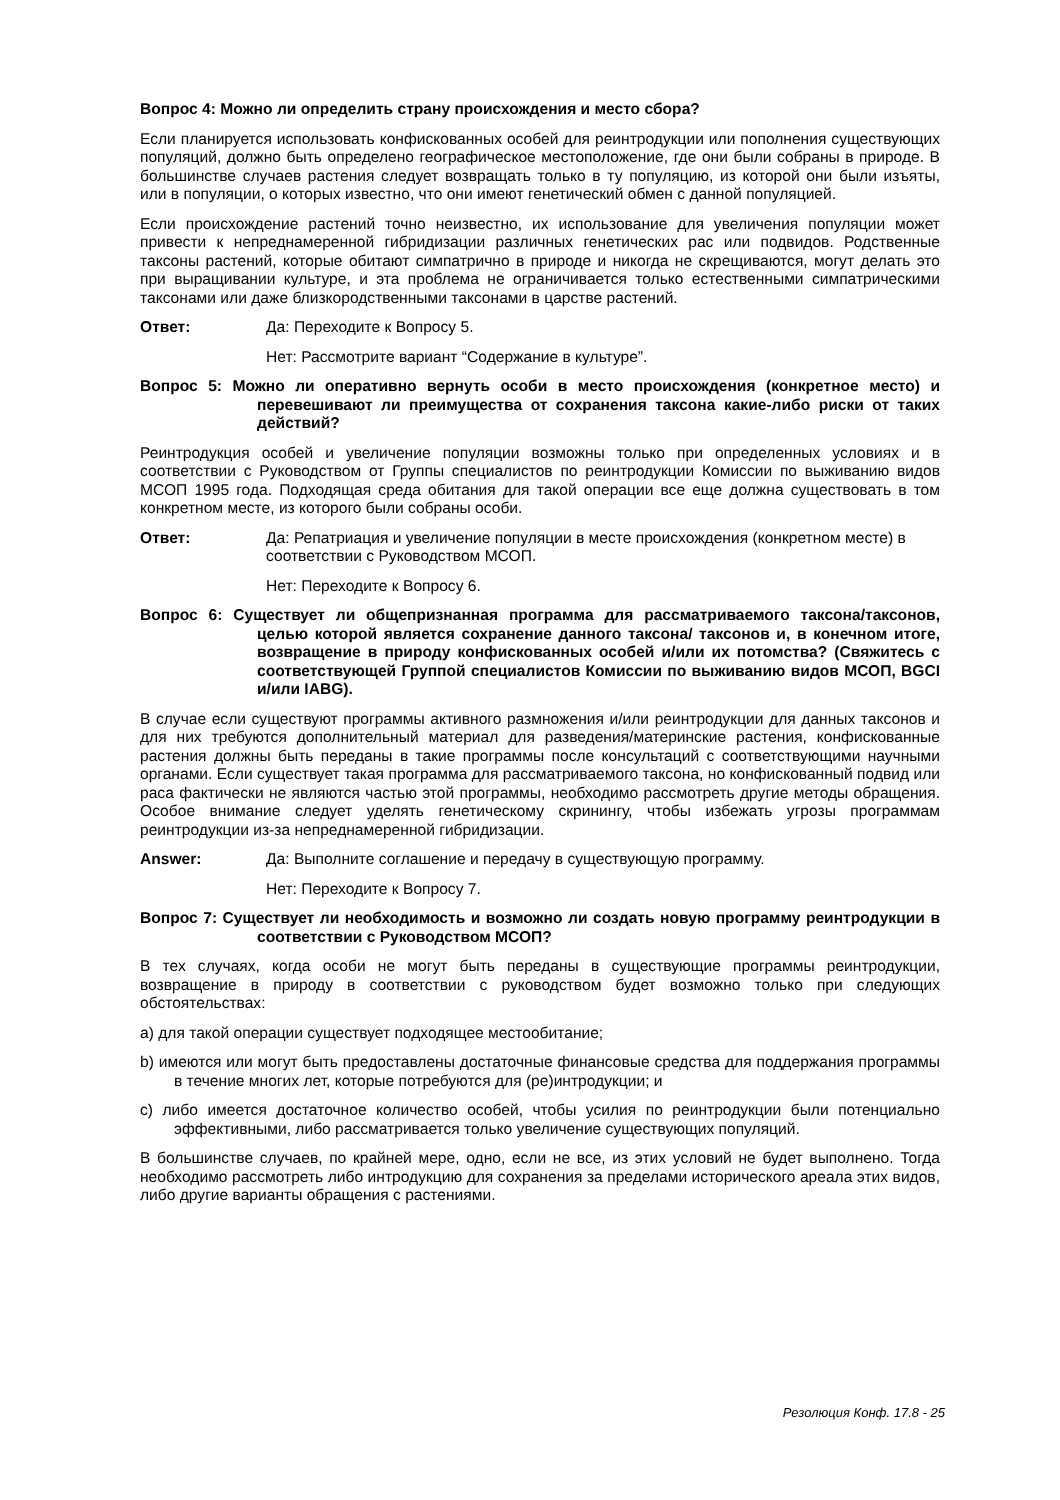Вопрос 4: Можно ли определить страну происхождения и место сбора?
Если планируется использовать конфискованных особей для реинтродукции или пополнения существующих популяций, должно быть определено географическое местоположение, где они были собраны в природе. В большинстве случаев растения следует возвращать только в ту популяцию, из которой они были изъяты, или в популяции, о которых известно, что они имеют генетический обмен с данной популяцией.
Если происхождение растений точно неизвестно, их использование для увеличения популяции может привести к непреднамеренной гибридизации различных генетических рас или подвидов. Родственные таксоны растений, которые обитают симпатрично в природе и никогда не скрещиваются, могут делать это при выращивании культуре, и эта проблема не ограничивается только естественными симпатрическими таксонами или даже близкородственными таксонами в царстве растений.
Ответ: Да: Переходите к Вопросу 5.
Нет: Рассмотрите вариант “Содержание в культуре”.
Вопрос 5: Можно ли оперативно вернуть особи в место происхождения (конкретное место) и перевешивают ли преимущества от сохранения таксона какие-либо риски от таких действий?
Реинтродукция особей и увеличение популяции возможны только при определенных условиях и в соответствии с Руководством от Группы специалистов по реинтродукции Комиссии по выживанию видов МСОП 1995 года. Подходящая среда обитания для такой операции все еще должна существовать в том конкретном месте, из которого были собраны особи.
Ответ: Да: Репатриация и увеличение популяции в месте происхождения (конкретном месте) в соответствии с Руководством МСОП.
Нет: Переходите к Вопросу 6.
Вопрос 6: Существует ли общепризнанная программа для рассматриваемого таксона/таксонов, целью которой является сохранение данного таксона/ таксонов и, в конечном итоге, возвращение в природу конфискованных особей и/или их потомства? (Свяжитесь с соответствующей Группой специалистов Комиссии по выживанию видов МСОП, BGCI и/или IABG).
В случае если существуют программы активного размножения и/или реинтродукции для данных таксонов и для них требуются дополнительный материал для разведения/материнские растения, конфискованные растения должны быть переданы в такие программы после консультаций с соответствующими научными органами. Если существует такая программа для рассматриваемого таксона, но конфискованный подвид или раса фактически не являются частью этой программы, необходимо рассмотреть другие методы обращения. Особое внимание следует уделять генетическому скринингу, чтобы избежать угрозы программам реинтродукции из-за непреднамеренной гибридизации.
Answer: Да: Выполните соглашение и передачу в существующую программу.
Нет: Переходите к Вопросу 7.
Вопрос 7: Существует ли необходимость и возможно ли создать новую программу реинтродукции в соответствии с Руководством МСОП?
В тех случаях, когда особи не могут быть переданы в существующие программы реинтродукции, возвращение в природу в соответствии с руководством будет возможно только при следующих обстоятельствах:
a) для такой операции существует подходящее местообитание;
b) имеются или могут быть предоставлены достаточные финансовые средства для поддержания программы в течение многих лет, которые потребуются для (ре)интродукции; и
c) либо имеется достаточное количество особей, чтобы усилия по реинтродукции были потенциально эффективными, либо рассматривается только увеличение существующих популяций.
В большинстве случаев, по крайней мере, одно, если не все, из этих условий не будет выполнено. Тогда необходимо рассмотреть либо интродукцию для сохранения за пределами исторического ареала этих видов, либо другие варианты обращения с растениями.
Резолюция Конф. 17.8 - 25